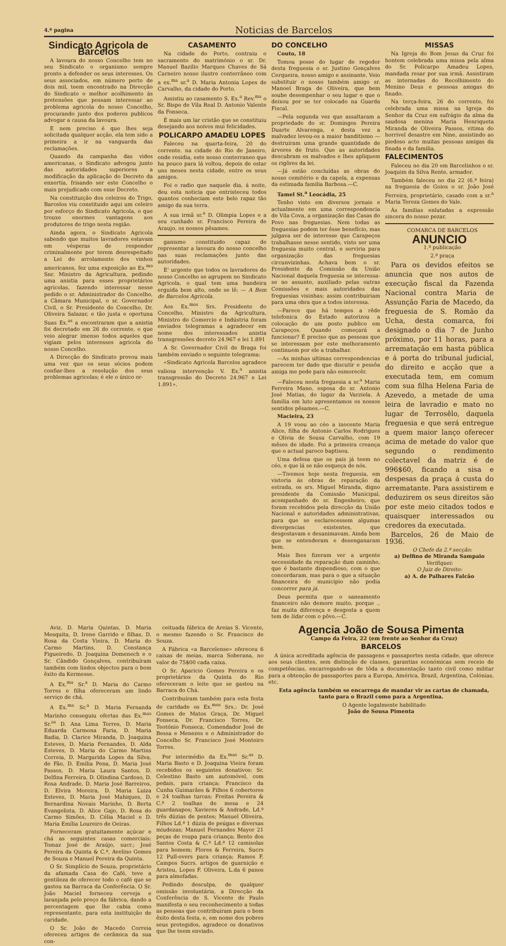4.ª pagina Noticias de Barcelos
Sindicato Agricola de Barcelos
A lavoura do nosso Concelho tem no seu Sindicato o organismo sempre pronto a defender os seus interesses. Os seus associados, em número perto de dois mil, teem encontrado na Direcção do Sindicato o melhor acolhimento ás pretensões que possam interessar ao problema agricola do nosso Concelho, procurando junto dos poderes publicos advogar a causa da lavoura.
E nem preciso é que lhes seja solicitada qualquer acção, ela tem sido a primeira a ir na vanguarda das reclamações.
Quando da campanha das vides americanas, o Sindicato advogou junto das autoridades superiores a modificação da aplicação do Decreto da enxertia, frisando ser este Concelho o mais prejudicado com esse Decreto.
Na constituição dos celeiros do Trigo, Barcelos viu constituido aqui um celeiro por esforço do Sindicato Agricola, o que trouxe enormes vantagens aos produtores de trigo nesta região.
Ainda agora, o Sindicato Agricola sabendo que muitos lavradores estavam em vésperas de responder criminalmente por terem desrespeitado a Lei do arrolamento dos vinhos americanos, fez uma exposição ao Ex.<sup>mo</sup> Snr. Ministro da Agricultura, pedindo uma anistia para esses proprietários agricolas, fazendo interessar nesse pedido o sr. Administrador do Concelho, a Câmara Municipal, o sr. Governador Civil, o Sr. Presidente do Concelho, Dr. Oliveira Salazar, e tão justa e oportuna Suas Ex.<sup>as</sup> a encontraram que a anistia foi decretado em 26 do corrente, o que veio alegrar imenso todos aqueles que vigiam pelos interesses agricola do nosso Concelho.
A Direcção do Sindicato provou mais uma vez que os seus sócios podem confiar-lhes a resolução dos seus problemas agricolas; é ele o único or-
CASAMENTO
Na cidade do Porto, contraiu o sacramento do matrimónio o sr. Dr. Manuel Bazilio Marques Chaves de Sá Carneiro nosso ilustre conterrâneo com a ex.<sup>ma</sup> sr.<sup>a</sup> D. Maria Antonia Lopes de Carvalho, da cidade do Porto.
Assistiu ao casamento S. Ex.<sup>a</sup> Rev.<sup>ma</sup> o Sr. Bispo de Vila Real D. Antonio Valente da Fonseca.
É mais um lar cristão que se constituiu desejando aos noivos mui felicidades.
POLICARPO AMADEU LOPES
Faleceu na quarta-feira, 20 do corrente. na cidade do Rio de Janeiro, onde residia, este nosso conterraneo que ha pouco para lá voltou, depois de estar uns meses nesta cidade, entre os seus amigos.
Foi o radio que naquele dia, á noite, deu esta noticia que entristeceu todos quantos conheciam este belo rapaz tão amigo da sua terra.
A sua irmã sr.<sup>a</sup> D. Olimpia Lopes e a seu cunhado sr. Francisco Pereira de Araujo, os nossos pêsames.
ganismo constituido capaz de representar a lavoura do nosso concelho nas suas reclamações junto das autoridades.
E' urgente que todos os lavradores do nosso Concelho se agrupem no Sindicato Agricola, o qual tem uma bandeira erguida bem alto, onde se lê: — A Bem de Barcelos Agricola.
Aos Ex.<sup>mos</sup> Srs. Presidente do Concelho, Ministro da Agricultura, Ministro do Comercio e Indústria foram enviados telegramas a agradecer em nome dos interessados anistia transgressões decreto 24.967 e lei 1.891
A Sr. Governador Civil de Braga foi também enviado o seguinte telegrama:
«Sindicato Agricola Barcelos agradece valiosa intervenção V. Ex.<sup>a</sup> anistia transgressão do Decreto 24.967 e Lei 1.891».
DO CONCELHO
Couto, 18
Tomou posse do lugar de regedor desta freguesia o sr. Justino Gonçalves Cerqueira, nosso amigo e assinante. Veio substituir o nosso também amigo sr. Manoel Braga de Oliveira, que bem soube desempenhar o seu lugar e que o deixou por se ter colocado na Guarda Fiscal.
—Pela segunda vez que assaltaram a propriedade do sr. Domingos Pereira Duarte Alvarenga, e desta vez a malvadez levou-os a maior banditismo —destruiram uma grande quantidade de árvores de fruto. Que as autoridades descubram os malvados e lhes apliquem os rigôres da lei.
—Já estão concluídas as obras do nosso cemitério e da capela, a expensas da estimada familia Barbosa.—C.
Tamel St.<sup>a</sup> Leocádia, 25
Tenho visto em diversos jornais e actualmente em uma correspondencia de Vila Cova, a organização das Casas do Povo nas freguesias. Nem todas as freguesias podem ter êsse benefício, mas julgava ser de interesse que Carapeços trabalhasse nesse sentido, visto ser uma freguesia muito central, e serviria para organização das freguesias circunvizinhas. Achava bem o sr. Presidente da Comissão da União Nacional daquela freguesia se interessa-se no assunto, auxiliado pelas outras Comissões e mais autoridades das freguesias visinhas; assim contribuiriam para uma obra que a todos interessa.
—Parece que há tempos a rêde telefonica do Estado autorizou a colocação de um posto publico em Carapeços. Quando começará a funcionar? É preciso que as pessoas que se interessam por este melhoramento continuem por ele a trabalhar.
—As minhas ultimas correspondencias parecem ter dado que discutir e pessôa amiga me pede para não esmorecêr.
—Faleceu nesta freguesia a sr.<sup>a</sup> Maria Ferreira Mano, esposa do sr. Antonio José Matias, do lugar da Varziela. Á familia em luto apresentamos os nossos sentidos pêsames.—C.
Macieira, 23
A 19 voou ao céo a inocente Maria Alice, filha de Antonio Carlos Rodrigues e Olivia de Sousa Carvalho, com 19 mêses de idade. Foi a primeira creança que o actual paroco baptisou.
Uma defesa que os pais já teem no céo, e que lá se não esqueça de nós.
—Tivemos hoje nesta freguesia, em vistoria ás obras de reparação da estrada, os srs. Miguel Miranda, digno presidente da Comissão Municipal, acompanhado do sr. Engenheiro, que foram recebidos pela direcção da União Nacional e autoridades administrativas, para que se esclarecessem algumas divergencias existentes, que desgostavam e desanimavam. Ainda bem que se entenderam e desenganaram bem.
Mais lhes fizeram ver a urgente necessidade da reparação dum caminho, que é bastante dispendioso, com o que concordaram, mas para o que a situação financeira do municipio não podia concorrer para já.
Deus permita que o saneamento financeiro não demore muito, porque .. faz muita diferença e desgosta a quem tem de lidar com o pôvo.—C.
MISSAS
Na Igreja do Bom Jesus da Cruz foi hontem celebrada uma missa pela alma do Sr. Policarpo Amadeu Lopes, mandada resar por sua irmã. Assistiram as internadas do Recolhimento do Menino Deus e pessoas amigas do finado.
Na terça-feira, 26 do corrente, foi celebrada uma missa na Igreja do Senhor da Cruz em sufrágio da alma da saudosa menina Maria Henriqueta Miranda de Oliveira Passos, vitima do horrivel desastre em Nine, assistindo ao piedoso acto muitas pessoas amigas da finada e da familia.
FALECIMENTOS
Faleceu no dia 20 em Barcelinhos o sr. Joaquim da Silva Rente, armador.
Também faleceu no dia 22 (6.ª feira) na freguesia de Goios o sr. João José Ferreira, proprietário, casado com a sr.<sup>a</sup> Maria Tereza Gomes do Vale.
Ás familias enlutadas a expressão sincera do nosso pezar.
COMARCA DE BARCELOS
ANUNCIO
1.ª publicação
2.ª praça
Para os devidos efeitos se anuncia que nos autos de execução fiscal da Fazenda Nacional contra Maria de Assunção Faria de Macedo, da freguesia de S. Romão da Ucha, desta comarca, foi designado o dia 7 de Junho próximo, por 11 horas, para a arrematação em hasta pública e á porta do tribunal judicial, do direito e acção que a executada tem, em comum com sua filha Helena Faria de Azevedo, a metade de uma leira de lavradio e mato no lugar de Terrosêlo, daquela freguesia e que será entregue a quem maior lanço oferecer acima de metade do valor que segundo o rendimento colectavel da matriz é de 996$60, ficando a sisa e despesas da praça á custa do arrematante. Para assistirem e deduzirem os seus direitos são por este meio citados todos e quaisquer interessados ou credores da executada.
Barcelos, 26 de Maio de 1936.
O Chefe da 2.ª secção:
a) Delfino de Miranda Sampaio
Verifiquei:
O Juiz de Direito:
a) A. de Palhares Falcão
Aviz, D. Maria Quintas, D. Maria Mesquita, D. Irene Garrido e filhas, D. Rosa da Costa Vieira, D. Maria do Carmo Martins, D. Constança Figueiredo, D. Joaquina Domenech e o Sr. Cândido Gonçalves, contribuíram também com lindos objectos para o bom êxito da Kermesse.
A Ex.<sup>ma</sup> Sr.<sup>a</sup> D. Maria do Carmo Torres e filha ofereceram um lindo serviço de chá.
A Ex.<sup>ma</sup> Sr.<sup>a</sup> D. Maria Fernanda Marinho conseguiu ofertas das Ex.<sup>mas</sup> Sr.<sup>as</sup> D. Ana Lima Torres, D. Maria Eduarda Carmona Faria, D. Maria Badia, D. Clarice Miranda, D. Joaquina Esteves, D. Maria Fernandes, D. Alda Esteves, D. Maria do Carmo Martins Correia, D. Margarida Lopes da Silva, de Fão, D. Emília Pena, D. Maria José Passos, D. Maria Laura Santos, D. Delfina Ferreira, D. Olindina Cardoso, D. Rosa Andrade, D. Maria José Barreiros, D. Elvira Moreira, D. Maria Luiza Esteves, D. Maria José Mahiques, D. Bernardina Novais Marinho, D. Berta Evangelista, D. Alice Gajo, D. Rosa do Carmo Simões, D. Célia Maciel e D. Maria Emília Loureiro de Oeiras.
Forneceram gratuitamente açúcar e chá as seguintes casas comerciais: Tomaz José de Araújo, sucr.; José Pereira da Quinta & C.ª, Avelino Gomes de Souza e Manuel Pereira da Quinta.
O Sr. Simplício de Souza, proprietário da afamada Casa do Café, teve a gentileza de oferecer todo o café que se gastou na Barraca da Conferência. O Sr. João Maciel forneceu cerveja e laranjada pelo preço da fábrica, dando a percentagem que lhe cabia como representante, para esta instituição de caridade.
O Sr. João de Macedo Correia ofereceu artigos de cerâmica da sua con-
ceituada fábrica de Areias S. Vicente, o mesmo fazendo o Sr. Francisco de Souza.
A Fábrica «a Barcelense» ofereceu 6 caixas de meias, marca Soberana, no valor de 75$00 cada caixa.
O Sr. Aparicio Gomes Pereira e os proprietários da Quinta do Rio ofereceram o leite que se gastou na Barraca do Chá.
Contribuíram também para esta festa de caridade os Ex.<sup>mos</sup> Srs.: Dr. José Gomes de Matos Graça, Dr. Miguel Fonseca, Dr. Francisco Torres, Dr. Teotónio Fonseca, Comendador José de Bessa e Menezes e o Administrador do Concelho Sr. Francisco José Monteiro Torres.
Por intermédio da Ex.<sup>mas</sup> Sr.<sup>as</sup> D. Maria Basto e D. Joaquina Vieira foram recebidos os seguintes donativos: Sr. Celestino Basto um automóvel, com pedais, para criança; Francisco da Cunha Guimarães & Filhos 6 cobertores e 24 toalhas turcas; Freitas Pereira & C.ª 2 toalhas de mesa e 24 guardanapos; Xavieres & Andrade, Ld.ª três dúzias de pentes; Manuel Oliveira, Filhos Ld.ª 1 dúzia de peúgas e diversas miudezas; Manuel Fernandes Mayor 21 peças de roupa para criança; Bento dos Santos Costa & C.ª Ld.ª 12 camisolas para homem; Flores & Ferreira, Sucrs 12 Pull-overs para criança; Ramos F. Campos Sucrs. artigos de guarnição e Aristeu, Lopes F. Oliveira, L.da 6 panos para almofadas.
Pedindo desculpa, de qualquer omissão involuntária, a Direcção da Conferência de S. Vicente de Paulo manifesta o seu reconhecimento a todas as pessoas que contribuiram para o bom êxito desta festa, e, em nome dos pobres seus protegidos, agradece os donativos que lhe teem enviado.
Agencia João de Sousa Pimenta
Campo da Feira, 22 (em frente ao Senhor da Cruz)
BARCELOS
A única acreditada agência de passagens e passaportes nesta cidade, que oferece aos seus clientes, sem distinção de classes, garantias económicas sem receio de competências, encarregando-se de tôda a documentação tanto civil como militar para a obtenção de passaportes para a Europa, América, Brazil, Argentina, Colónias, etc.
Esta agência também se encarrega de mandar vir as cartas de chamada, tanto para o Brazil como para a Argentina.
O Agente legalmente habilitado
João de Sousa Pimenta